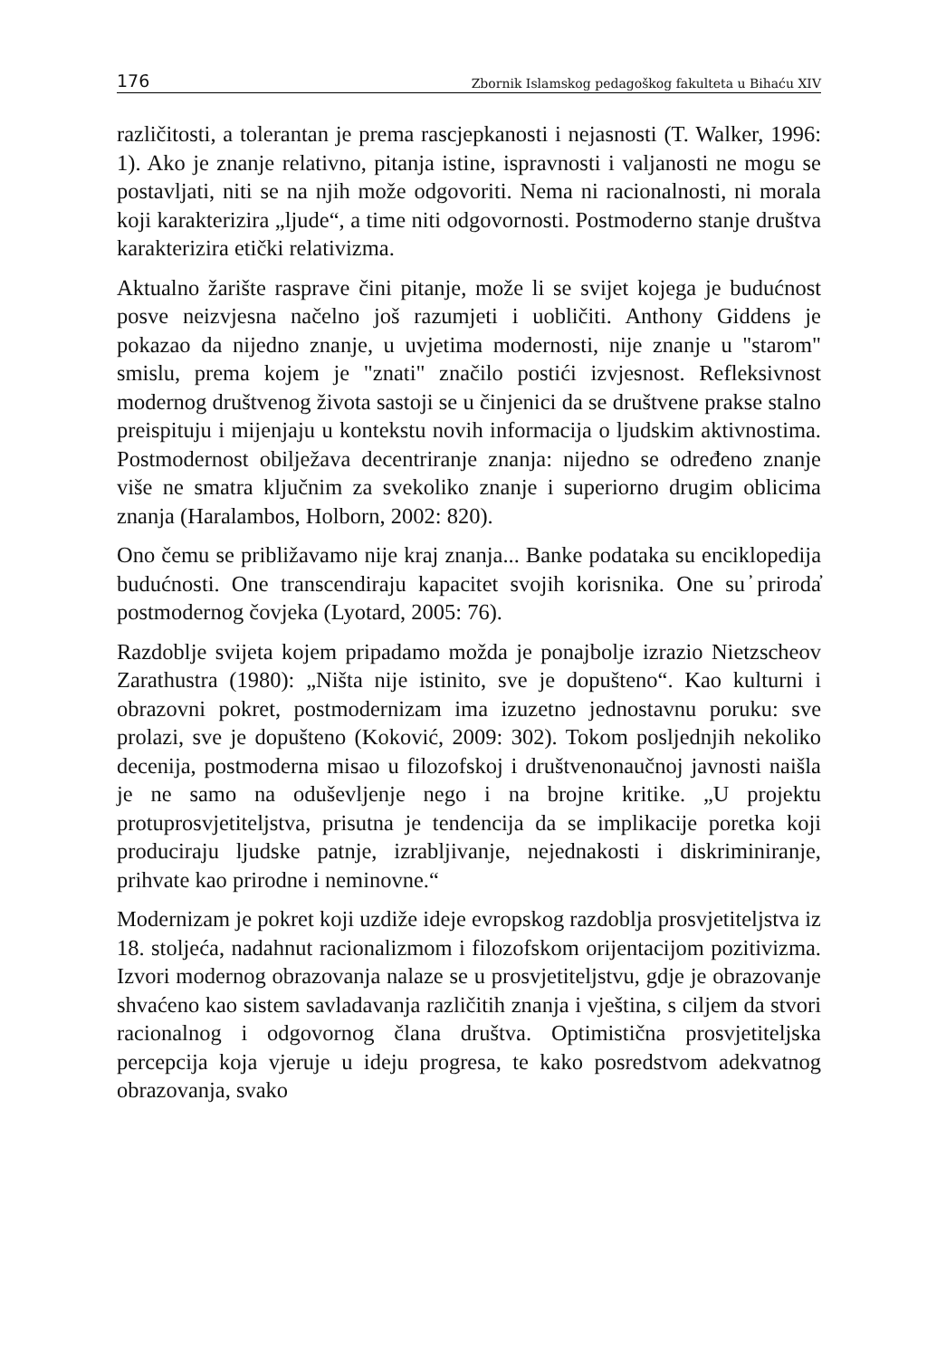176 Zbornik Islamskog pedagoškog fakulteta u Bihaću XIV
različitosti, a tolerantan je prema rascjepkanosti i nejasnosti (T. Walker, 1996: 1). Ako je znanje relativno, pitanja istine, ispravnosti i valjanosti ne mogu se postavljati, niti se na njih može odgovoriti. Nema ni racionalnosti, ni morala koji karakterizira „ljude“, a time niti odgovornosti. Postmoderno stanje društva karakterizira etički relativizma.
Aktualno žarište rasprave čini pitanje, može li se svijet kojega je budućnost posve neizvjesna načelno još razumjeti i uobličiti. Anthony Giddens je pokazao da nijedno znanje, u uvjetima modernosti, nije znanje u "starom" smislu, prema kojem je "znati" značilo postići izvjesnost. Refleksivnost modernog društvenog života sastoji se u činjenici da se društvene prakse stalno preispituju i mijenjaju u kontekstu novih informacija o ljudskim aktivnostima. Postmodernost obilježava decentriranje znanja: nijedno se određeno znanje više ne smatra ključnim za svekoliko znanje i superiorno drugim oblicima znanja (Haralambos, Holborn, 2002: 820).
Ono čemu se približavamo nije kraj znanja... Banke podataka su enciklopedija budućnosti. One transcendiraju kapacitet svojih korisnika. One su ̓priroda̓ postmodernog čovjeka (Lyotard, 2005: 76).
Razdoblje svijeta kojem pripadamo možda je ponajbolje izrazio Nietzscheov Zarathustra (1980): „Ništa nije istinito, sve je dopušteno“. Kao kulturni i obrazovni pokret, postmodernizam ima izuzetno jednostavnu poruku: sve prolazi, sve je dopušteno (Koković, 2009: 302). Tokom posljednjih nekoliko decenija, postmoderna misao u filozofskoj i društvenonaučnoj javnosti naišla je ne samo na oduševljenje nego i na brojne kritike. „U projektu protuprosvjetiteljstva, prisutna je tendencija da se implikacije poretka koji produciraju ljudske patnje, izrabljivanje, nejednakosti i diskriminiranje, prihvate kao prirodne i neminovne.“
Modernizam je pokret koji uzdiže ideje evropskog razdoblja prosvjetiteljstva iz 18. stoljeća, nadahnut racionalizmom i filozofskom orijentacijom pozitivizma. Izvori modernog obrazovanja nalaze se u prosvjetiteljstvu, gdje je obrazovanje shvaćeno kao sistem savladavanja različitih znanja i vještina, s ciljem da stvori racionalnog i odgovornog člana društva. Optimistična prosvjetiteljska percepcija koja vjeruje u ideju progresa, te kako posredstvom adekvatnog obrazovanja, svako